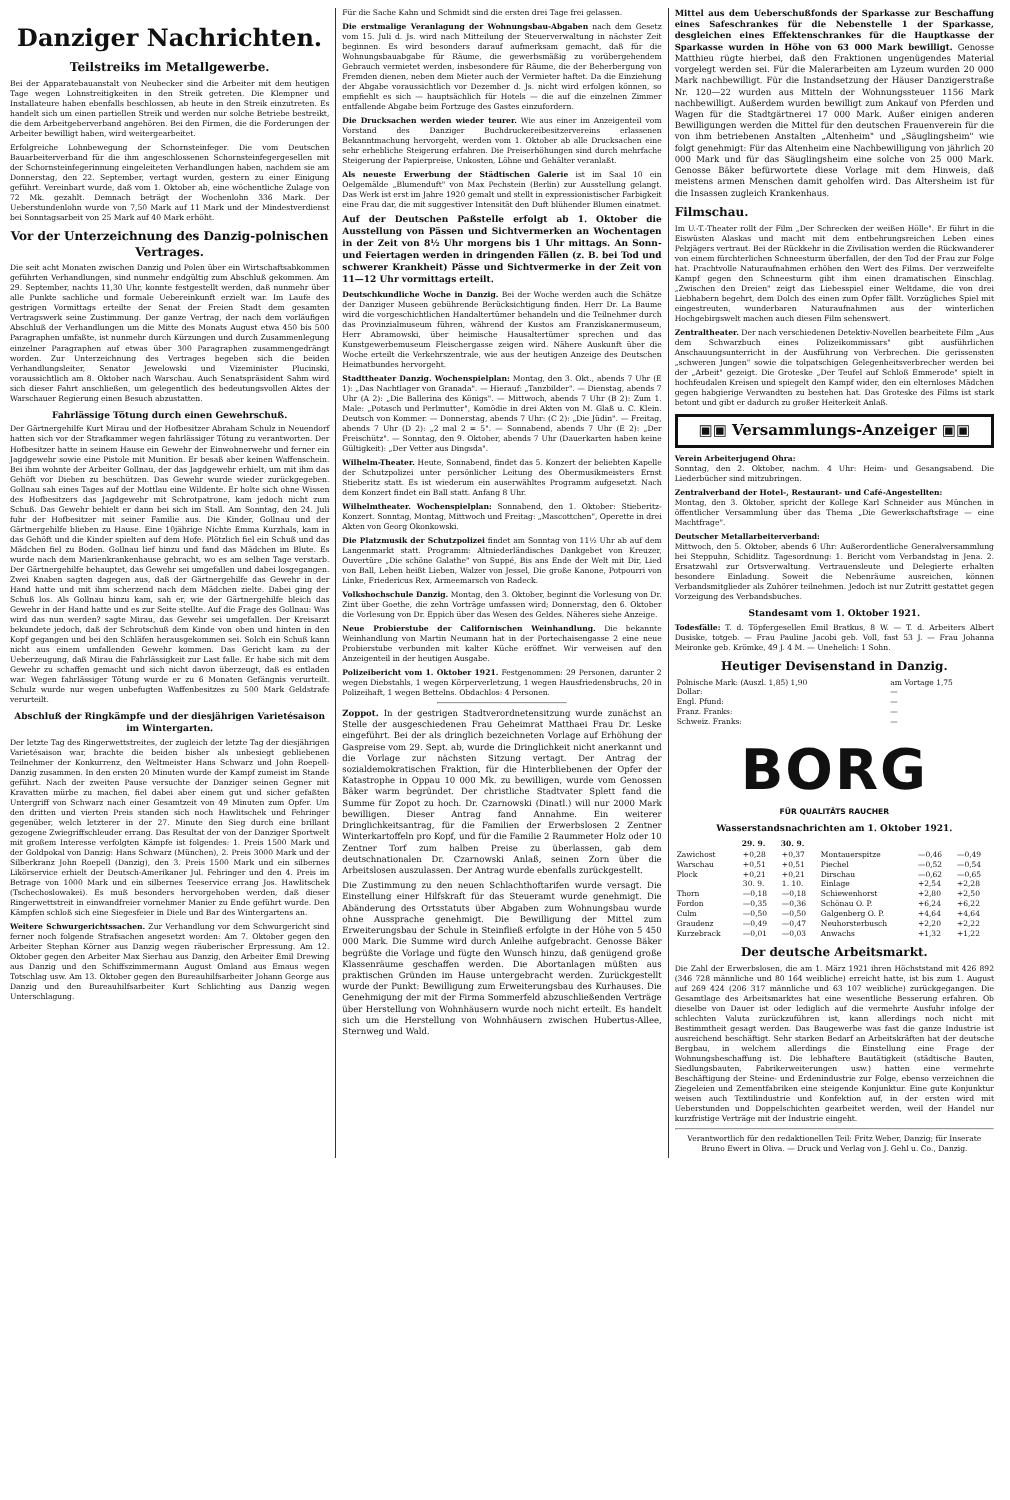Danziger Nachrichten.
Teilstreiks im Metallgewerbe.
Bei der Apparatebauanstalt von Neubecker sind die Arbeiter mit dem heutigen Tage wegen Lohnstreitigkeiten in den Streik getreten. Die Klempner und Installateure haben ebenfalls beschlossen, ab heute in den Streik einzutreten. Es handelt sich um einen partiellen Streik und werden nur solche Betriebe bestreikt, die dem Arbeitgeberverband angehören. Bei den Firmen, die die Forderungen der Arbeiter bewilligt haben, wird weitergearbeitet.
Erfolgreiche Lohnbewegung der Schornsteinfeger. Die vom Deutschen Bauarbeiterverband für die ihm angeschlossenen Schornsteinfegergesellen mit der Schornsteinfegerinnung eingeleiteten Verhandlungen haben, nachdem sie am Donnerstag, den 22. September, vertagt wurden, gestern zu einer Einigung geführt. Vereinbart wurde, daß vom 1. Oktober ab, eine wöchentliche Zulage von 72 Mk. gezahlt. Demnach beträgt der Wochenlohn 336 Mark. Der Ueberstundenlohn wurde von 7,50 Mark auf 11 Mark und der Mindestverdienst bei Sonntagsarbeit von 25 Mark auf 40 Mark erhöht.
Vor der Unterzeichnung des Danzig-polnischen Vertrages.
Die seit acht Monaten zwischen Danzig und Polen über ein Wirtschaftsabkommen geführten Verhandlungen, sind nunmehr endgültig zum Abschluß gekommen. Am 29. September, nachts 11,30 Uhr, konnte festgestellt werden, daß nunmehr über alle Punkte sachliche und formale Uebereinkunft erzielt war. Im Laufe des gestrigen Vormittags erteilte der Senat der Freien Stadt dem gesamten Vertragswerk seine Zustimmung. Der ganze Vertrag, der nach dem vorläufigen Abschluß der Verhandlungen um die Mitte des Monats August etwa 450 bis 500 Paragraphen umfaßte, ist nunmehr durch Kürzungen und durch Zusammenlegung einzelner Paragraphen auf etwas über 300 Paragraphen zusammengedrängt worden. Zur Unterzeichnung des Vertrages begeben sich die beiden Verhandlungsleiter, Senator Jewelowski und Vizeminister Plucinski, voraussichtlich am 8. Oktober nach Warschau. Auch Senatspräsident Sahm wird sich dieser Fahrt anschließen, um gelegentlich des bedeutungsvollen Aktes der Warschauer Regierung einen Besuch abzustatten.
Fahrlässige Tötung durch einen Gewehrschuß.
Der Gärtnergehilfe Kurt Mirau und der Hofbesitzer Abraham Schulz in Neuendorf hatten sich vor der Strafkammer wegen fahrlässiger Tötung zu verantworten. Der Hofbesitzer hatte in seinem Hause ein Gewehr der Einwohnerwehr und ferner ein Jagdgewehr sowie eine Pistole mit Munition. Er besaß aber keinen Waffenschein. Bei ihm wohnte der Arbeiter Gollnau, der das Jagdgewehr erhielt, um mit ihm das Gehöft vor Dieben zu beschützen. Das Gewehr wurde wieder zurückgegeben. Gollnau sah eines Tages auf der Mottlau eine Wildente. Er holte sich ohne Wissen des Hofbesitzers das Jagdgewehr mit Schrotpatrone, kam jedoch nicht zum Schuß. Das Gewehr behielt er dann bei sich im Stall. Am Sonntag, den 24. Juli fuhr der Hofbesitzer mit seiner Familie aus. Die Kinder, Gollnau und der Gärtnergehilfe blieben zu Hause. Eine 10jährige Nichte Emma Kurzhals, kam in das Gehöft und die Kinder spielten auf dem Hofe. Plötzlich fiel ein Schuß und das Mädchen fiel zu Boden. Gollnau lief hinzu und fand das Mädchen im Blute. Es wurde nach dem Marienkrankenhause gebracht, wo es am selben Tage verstarb. Der Gärtnergehilfe behauptet, das Gewehr sei umgefallen und dabei losgegangen. Zwei Knaben sagten dagegen aus, daß der Gärtnergehilfe das Gewehr in der Hand hatte und mit ihm scherzend nach dem Mädchen zielte. Dabei ging der Schuß los. Als Gollnau hinzu kam, sah er, wie der Gärtnergehilfe bleich das Gewehr in der Hand hatte und es zur Seite stellte. Auf die Frage des Gollnau: Was wird das nun werden? sagte Mirau, das Gewehr sei umgefallen. Der Kreisarzt bekundete jedoch, daß der Schrotschuß dem Kinde von oben und hinten in den Kopf gegangen und bei den Schläfen herausgekommen sei. Solch ein Schuß kann nicht aus einem umfallenden Gewehr kommen. Das Gericht kam zu der Ueberzeugung, daß Mirau die Fahrlässigkeit zur Last falle. Er habe sich mit dem Gewehr zu schaffen gemacht und sich nicht davon überzeugt, daß es entladen war. Wegen fahrlässiger Tötung wurde er zu 6 Monaten Gefängnis verurteilt. Schulz wurde nur wegen unbefugten Waffenbesitzes zu 500 Mark Geldstrafe verurteilt.
Abschluß der Ringkämpfe und der diesjährigen Varietésaison im Wintergarten.
Der letzte Tag des Ringerwettstreites, der zugleich der letzte Tag der diesjährigen Varietésaison war, brachte die beiden bisher als unbesiegt gebliebenen Teilnehmer der Konkurrenz, den Weltmeister Hans Schwarz und John Roepell-Danzig zusammen. In den ersten 20 Minuten wurde der Kampf zumeist im Stande geführt. Nach der zweiten Pause versuchte der Danziger seinen Gegner mit Kravatten mürbe zu machen, fiel dabei aber einem gut und sicher gefaßten Untergriff von Schwarz nach einer Gesamtzeit von 49 Minuten zum Opfer. Um den dritten und vierten Preis standen sich noch Hawlitschek und Fehringer gegenüber, welch letzterer in der 27. Minute den Sieg durch eine brillant gezogene Zwiegriffschleuder errang. Das Resultat der von der Danziger Sportwelt mit großem Interesse verfolgten Kämpfe ist folgendes: 1. Preis 1500 Mark und der Goldpokal von Danzig: Hans Schwarz (München), 2. Preis 3000 Mark und der Silberkranz John Roepell (Danzig), den 3. Preis 1500 Mark und ein silbernes Likörservice erhielt der Deutsch-Amerikaner Jul. Fehringer und den 4. Preis im Betrage von 1000 Mark und ein silbernes Teeservice errang Jos. Hawlitschek (Tschechoslowakei). Es muß besonders hervorgehoben werden, daß dieser Ringerwettstreit in einwandfreier vornehmer Manier zu Ende geführt wurde. Den Kämpfen schloß sich eine Siegesfeier in Diele und Bar des Wintergartens an.
Weitere Schwurgerichtssachen. Zur Verhandlung vor dem Schwurgericht sind ferner noch folgende Strafsachen angesetzt worden: Am 7. Oktober gegen den Arbeiter Stephan Körner aus Danzig wegen räuberischer Erpressung. Am 12. Oktober gegen den Arbeiter Max Sierhau aus Danzig, den Arbeiter Emil Drewing aus Danzig und den Schiffszimmermann August Omland aus Emaus wegen Totschlag usw. Am 13. Oktober gegen den Bureauhilfsarbeiter Johann George aus Danzig und den Bureauhilfsarbeiter Kurt Schlichting aus Danzig wegen Unterschlagung.
Für die Sache Kahn und Schmidt sind die ersten drei Tage frei gelassen.
Die erstmalige Veranlagung der Wohnungsbau-Abgaben nach dem Gesetz vom 15. Juli d. Js. wird nach Mitteilung der Steuerverwaltung in nächster Zeit beginnen. Es wird besonders darauf aufmerksam gemacht, daß für die Wohnungsbauabgabe für Räume, die gewerbsmäßig zu vorübergehendem Gebrauch vermietet werden, insbesondere für Räume, die der Beherbergung von Fremden dienen, neben dem Mieter auch der Vermieter haftet. Da die Einziehung der Abgabe voraussichtlich vor Dezember d. Js. nicht wird erfolgen können, so empfiehlt es sich — hauptsächlich für Hotels — die auf die einzelnen Zimmer entfallende Abgabe beim Fortzuge des Gastes einzufordern.
Die Drucksachen werden wieder teurer. Wie aus einer im Anzeigenteil vom Vorstand des Danziger Buchdruckereibesitzervereins erlassenen Bekanntmachung hervorgeht, werden vom 1. Oktober ab alle Drucksachen eine sehr erhebliche Steigerung erfahren. Die Preiserhöhungen sind durch mehrfache Steigerung der Papierpreise, Unkosten, Löhne und Gehälter veranlaßt.
Als neueste Erwerbung der Städtischen Galerie ist im Saal 10 ein Oelgemälde „Blumenduft" von Max Pechstein (Berlin) zur Ausstellung gelangt. Das Werk ist erst im Jahre 1920 gemalt und stellt in expressionistischer Farbigkeit eine Frau dar, die mit suggestiver Intensität den Duft blühender Blumen einatmet.
Auf der Deutschen Paßstelle erfolgt ab 1. Oktober die Ausstellung von Pässen und Sichtvermerken an Wochentagen in der Zeit von 8½ Uhr morgens bis 1 Uhr mittags. An Sonn- und Feiertagen werden in dringenden Fällen (z. B. bei Tod und schwerer Krankheit) Pässe und Sichtvermerke in der Zeit von 11—12 Uhr vormittags erteilt.
Deutschkundliche Woche in Danzig. Bei der Woche werden auch die Schätze der Danziger Museen gebührende Berücksichtigung finden. Herr Dr. La Baume wird die vorgeschichtlichen Handaltertümer behandeln und die Teilnehmer durch das Provinzialmuseum führen, während der Kustos am Franziskanermuseum, Herr Abramowski, über heimische Hausaltertümer sprechen und das Kunstgewerbemuseum Fleischergasse zeigen wird. Nähere Auskunft über die Woche erteilt die Verkehrszentrale, wie aus der heutigen Anzeige des Deutschen Heimatbundes hervorgeht.
Stadttheater Danzig. Wochenspielplan: Montag, den 3. Okt., abends 7 Uhr (E 1): „Das Nachtlager von Granada". — Hierauf: „Tanzbilder". — Dienstag, abends 7 Uhr (A 2): „Die Ballerina des Königs". — Mittwoch, abends 7 Uhr (B 2): Zum 1. Male: „Potasch und Perlmutter", Komödie in drei Akten von M. Glaß u. C. Klein. Deutsch von Kommer. — Donnerstag, abends 7 Uhr: (C 2): „Die Jüdin". — Freitag, abends 7 Uhr (D 2): „2 mal 2 = 5". — Sonnabend, abends 7 Uhr (E 2): „Der Freischütz". — Sonntag, den 9. Oktober, abends 7 Uhr (Dauerkarten haben keine Gültigkeit): „Der Vetter aus Dingsda".
Wilhelm-Theater. Heute, Sonnabend, findet das 5. Konzert der beliebten Kapelle der Schutzpolizei unter persönlicher Leitung des Obermusikmeisters Ernst Stieberitz statt. Es ist wiederum ein auserwähltes Programm aufgesetzt. Nach dem Konzert findet ein Ball statt. Anfang 8 Uhr.
Wilhelmtheater. Wochenspielplan: Sonnabend, den 1. Oktober: Stieberitz-Konzert. Sonntag, Montag, Mittwoch und Freitag: „Mascottchen", Operette in drei Akten von Georg Okonkowski.
Die Platzmusik der Schutzpolizei findet am Sonntag von 11½ Uhr ab auf dem Langenmarkt statt. Programm: Altniederländisches Dankgebet von Kreuzer, Ouvertüre „Die schöne Galathe" von Suppé, Bis ans Ende der Welt mit Dir, Lied von Ball, Leben heißt Lieben, Walzer von Jessel, Die große Kanone, Potpourri von Linke, Friedericus Rex, Armeemarsch von Radeck.
Volkshochschule Danzig. Montag, den 3. Oktober, beginnt die Vorlesung von Dr. Zint über Goethe, die zehn Vorträge umfassen wird; Donnerstag, den 6. Oktober die Vorlesung von Dr. Eppich über das Wesen des Geldes. Näheres siehe Anzeige.
Neue Probierstube der Californischen Weinhandlung. Die bekannte Weinhandlung von Martin Neumann hat in der Portechaisengasse 2 eine neue Probierstube verbunden mit kalter Küche eröffnet. Wir verweisen auf den Anzeigenteil in der heutigen Ausgabe.
Polizeibericht vom 1. Oktober 1921. Festgenommen: 29 Personen, darunter 2 wegen Diebstahls, 1 wegen Körperverletzung, 1 wegen Hausfriedensbruchs, 20 in Polizeihaft, 1 wegen Bettelns. Obdachlos: 4 Personen.
Zoppot. In der gestrigen Stadtverordnetensitzung wurde zunächst an Stelle der ausgeschiedenen Frau Geheimrat Matthaei Frau Dr. Leske eingeführt. Bei der als dringlich bezeichneten Vorlage auf Erhöhung der Gaspreise vom 29. Sept. ab, wurde die Dringlichkeit nicht anerkannt und die Vorlage zur nächsten Sitzung vertagt. Der Antrag der sozialdemokratischen Fraktion, für die Hinterbliebenen der Opfer der Katastrophe in Oppau 10 000 Mk. zu bewilligen, wurde vom Genossen Bäker warm begründet. Der christliche Stadtvater Splett fand die Summe für Zopot zu hoch. Dr. Czarnowski (Dinatl.) will nur 2000 Mark bewilligen. Dieser Antrag fand Annahme. Ein weiterer Dringlichkeitsantrag, für die Familien der Erwerbslosen 2 Zentner Winterkartoffeln pro Kopf, und für die Familie 2 Raummeter Holz oder 10 Zentner Torf zum halben Preise zu überlassen, gab dem deutschnationalen Dr. Czarnowski Anlaß, seinen Zorn über die Arbeitslosen auszulassen. Der Antrag wurde ebenfalls zurückgestellt.
Die Zustimmung zu den neuen Schlachthoftarifen wurde versagt. Die Einstellung einer Hilfskraft für das Steueramt wurde genehmigt. Die Abänderung des Ortsstatuts über Abgaben zum Wohnungsbau wurde ohne Aussprache genehmigt. Die Bewilligung der Mittel zum Erweiterungsbau der Schule in Steinfließ erfolgte in der Höhe von 5 450 000 Mark. Die Summe wird durch Anleihe aufgebracht. Genosse Bäker begrüßte die Vorlage und fügte den Wunsch hinzu, daß genügend große Klassenräume geschaffen werden. Die Abortanlagen müßten aus praktischen Gründen im Hause untergebracht werden. Zurückgestellt wurde der Punkt: Bewilligung zum Erweiterungsbau des Kurhauses. Die Genehmigung der mit der Firma Sommerfeld abzuschließenden Verträge über Herstellung von Wohnhäusern wurde noch nicht erteilt. Es handelt sich um die Herstellung von Wohnhäusern zwischen Hubertus-Allee, Sternweg und Wald.
Mittel aus dem Ueberschußfonds der Sparkasse zur Beschaffung eines Safeschrankes für die Nebenstelle 1 der Sparkasse, desgleichen eines Effektenschrankes für die Hauptkasse der Sparkasse wurden in Höhe von 63 000 Mark bewilligt. Genosse Matthieu rügte hierbei, daß den Fraktionen ungenügendes Material vorgelegt werden sei. Für die Malerarbeiten am Lyzeum wurden 20 000 Mark nachbewilligt. Für die Instandsetzung der Häuser Danzigerstraße Nr. 120—22 wurden aus Mitteln der Wohnungssteuer 1156 Mark nachbewilligt. Außerdem wurden bewilligt zum Ankauf von Pferden und Wagen für die Stadtgärtnerei 17 000 Mark. Außer einigen anderen Bewilligungen werden die Mittel für den deutschen Frauenverein für die von ihm betriebenen Anstalten „Altenheim" und „Säuglingsheim" wie folgt genehmigt: Für das Altenheim eine Nachbewilligung von jährlich 20 000 Mark und für das Säuglingsheim eine solche von 25 000 Mark. Genosse Bäker befürwortete diese Vorlage mit dem Hinweis, daß meistens armen Menschen damit geholfen wird. Das Altersheim ist für die Insassen zugleich Krankenhaus.
Filmschau.
Im U.-T.-Theater rollt der Film „Der Schrecken der weißen Hölle". Er führt in die Eiswüsten Alaskas und macht mit dem entbehrungsreichen Leben eines Pelzjägers vertraut. Bei der Rückkehr in die Zivilisation werden die Rückwanderer von einem fürchterlichen Schneesturm überfallen, der den Tod der Frau zur Folge hat. Prachtvolle Naturaufnahmen erhöhen den Wert des Films. Der verzweifelte Kampf gegen den Schneesturm gibt ihm einen dramatischen Einschlag. „Zwischen den Dreien" zeigt das Liebesspiel einer Weltdame, die von drei Liebhabern begehrt, dem Dolch des einen zum Opfer fällt. Vorzügliches Spiel mit eingestreuten, wunderbaren Naturaufnahmen aus der winterlichen Hochgebirgswelt machen auch diesen Film sehenswert.
Zentraltheater. Der nach verschiedenen Detektiv-Novellen bearbeitete Film „Aus dem Schwarzbuch eines Polizeikommissars" gibt ausführlichen Anschauungsunterricht in der Ausführung von Verbrechen. Die gerissensten „schweren Jungen" sowie die tolpatschigen Gelegenheitsverbrecher werden bei der „Arbeit" gezeigt. Die Groteske „Der Teufel auf Schloß Emmerode" spielt in hochfeudalen Kreisen und spiegelt den Kampf wider, den ein elternloses Mädchen gegen habgierige Verwandten zu bestehen hat. Das Groteske des Films ist stark betont und gibt er dadurch zu großer Heiterkeit Anlaß.
▣▣ Versammlungs-Anzeiger ▣▣
Verein Arbeiterjugend Ohra:
Sonntag, den 2. Oktober, nachm. 4 Uhr: Heim- und Gesangsabend. Die Liederbücher sind mitzubringen.
Zentralverband der Hotel-, Restaurant- und Café-Angestellten:
Montag, den 3. Oktober, spricht der Kollege Karl Schneider aus München in öffentlicher Versammlung über das Thema „Die Gewerkschaftsfrage — eine Machtfrage".
Deutscher Metallarbeiterverband:
Mittwoch, den 5. Oktober, abends 6 Uhr: Außerordentliche Generalversammlung bei Steppuhn, Schidlitz. Tagesordnung: 1. Bericht vom Verbandstag in Jena. 2. Ersatzwahl zur Ortsverwaltung. Vertrauensleute und Delegierte erhalten besondere Einladung. Soweit die Nebenräume ausreichen, können Verbandsmitglieder als Zuhörer teilnehmen. Jedoch ist nur Zutritt gestattet gegen Vorzeigung des Verbandsbuches.
Standesamt vom 1. Oktober 1921.
Todesfälle: T. d. Töpfergesellen Emil Bratkus, 8 W. — T. d. Arbeiters Albert Dusiske, totgeb. — Frau Pauline Jacobi geb. Voll, fast 53 J. — Frau Johanna Meironke geb. Krömke, 49 J. 4 M. — Unehelich: 1 Sohn.
Heutiger Devisenstand in Danzig.
| Polnische Mark: (Auszl. 1,85) 1,90 | am Vortage 1,75 |
| Dollar: | — |
| Engl. Pfund: | — |
| Franz. Franks: | — |
| Schweiz. Franks: | — |
BORG
FÜR QUALITÄTS RAUCHER
Wasserstandsnachrichten am 1. Oktober 1921.
| | 29. 9. | 30. 9. | | | |
| --- | --- | --- | --- | --- | --- |
| Zawichost | +0,28 | +0,37 | Montauerspitze | —0,46 | —0,49 |
| Warschau | +0,51 | +0,51 | Piechel | —0,52 | —0,54 |
| Plock | +0,21 | +0,21 | Dirschau | —0,62 | —0,65 |
| | 30. 9. | 1. 10. | Einlage | +2,54 | +2,28 |
| Thorn | —0,18 | —0,18 | Schiewenhorst | +2,80 | +2,50 |
| Fordon | —0,35 | —0,36 | Schönau O. P. | +6,24 | +6,22 |
| Culm | —0,50 | —0,50 | Galgenberg O. P. | +4,64 | +4,64 |
| Graudenz | —0,49 | —0,47 | Neuhorsterbusch | +2,20 | +2,22 |
| Kurzebrack | —0,01 | —0,03 | Anwachs | +1,32 | +1,22 |
Der deutsche Arbeitsmarkt.
Die Zahl der Erwerbslosen, die am 1. März 1921 ihren Höchststand mit 426 892 (346 728 männliche und 80 164 weibliche) erreicht hatte, ist bis zum 1. August auf 269 424 (206 317 männliche und 63 107 weibliche) zurückgegangen. Die Gesamtlage des Arbeitsmarktes hat eine wesentliche Besserung erfahren. Ob dieselbe von Dauer ist oder lediglich auf die vermehrte Ausfuhr infolge der schlechten Valuta zurückzuführen ist, kann allerdings noch nicht mit Bestimmtheit gesagt werden. Das Baugewerbe was fast die ganze Industrie ist ausreichend beschäftigt. Sehr starken Bedarf an Arbeitskräften hat der deutsche Bergbau, in welchem allerdings die Einstellung eine Frage der Wohnungsbeschaffung ist. Die lebhaftere Bautätigkeit (städtische Bauten, Siedlungsbauten, Fabrikerweiterungen usw.) hatten eine vermehrte Beschäftigung der Steine- und Erdenindustrie zur Folge, ebenso verzeichnen die Ziegeleien und Zementfabriken eine steigende Konjunktur. Eine gute Konjunktur weisen auch Textilindustrie und Konfektion auf, in der ersten wird mit Ueberstunden und Doppelschichten gearbeitet werden, weil der Handel nur kurzfristige Verträge mit der Industrie eingeht.
Verantwortlich für den redaktionellen Teil: Fritz Weber, Danzig; für Inserate Bruno Ewert in Oliva. — Druck und Verlag von J. Gehl u. Co., Danzig.